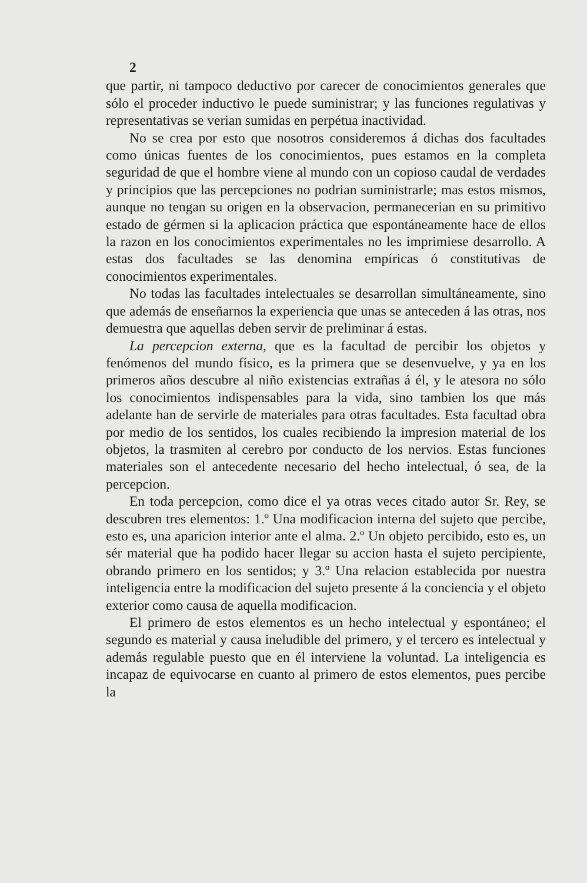2
que partir, ni tampoco deductivo por carecer de conocimientos generales que sólo el proceder inductivo le puede suministrar; y las funciones regulativas y representativas se verian sumidas en perpétua inactividad.
No se crea por esto que nosotros consideremos á dichas dos facultades como únicas fuentes de los conocimientos, pues estamos en la completa seguridad de que el hombre viene al mundo con un copioso caudal de verdades y principios que las percepciones no podrian suministrarle; mas estos mismos, aunque no tengan su origen en la observacion, permanecerian en su primitivo estado de gérmen si la aplicacion práctica que espontáneamente hace de ellos la razon en los conocimientos experimentales no les imprimiese desarrollo. A estas dos facultades se las denomina empíricas ó constitutivas de conocimientos experimentales.
No todas las facultades intelectuales se desarrollan simultáneamente, sino que además de enseñarnos la experiencia que unas se anteceden á las otras, nos demuestra que aquellas deben servir de preliminar á estas.
La percepcion externa, que es la facultad de percibir los objetos y fenómenos del mundo físico, es la primera que se desenvuelve, y ya en los primeros años descubre al niño existencias extrañas á él, y le atesora no sólo los conocimientos indispensables para la vida, sino tambien los que más adelante han de servirle de materiales para otras facultades. Esta facultad obra por medio de los sentidos, los cuales recibiendo la impresion material de los objetos, la trasmiten al cerebro por conducto de los nervios. Estas funciones materiales son el antecedente necesario del hecho intelectual, ó sea, de la percepcion.
En toda percepcion, como dice el ya otras veces citado autor Sr. Rey, se descubren tres elementos: 1.º Una modificacion interna del sujeto que percibe, esto es, una aparicion interior ante el alma. 2.º Un objeto percibido, esto es, un sér material que ha podido hacer llegar su accion hasta el sujeto percipiente, obrando primero en los sentidos; y 3.º Una relacion establecida por nuestra inteligencia entre la modificacion del sujeto presente á la conciencia y el objeto exterior como causa de aquella modificacion.
El primero de estos elementos es un hecho intelectual y espontáneo; el segundo es material y causa ineludible del primero, y el tercero es intelectual y además regulable puesto que en él interviene la voluntad. La inteligencia es incapaz de equivocarse en cuanto al primero de estos elementos, pues percibe la